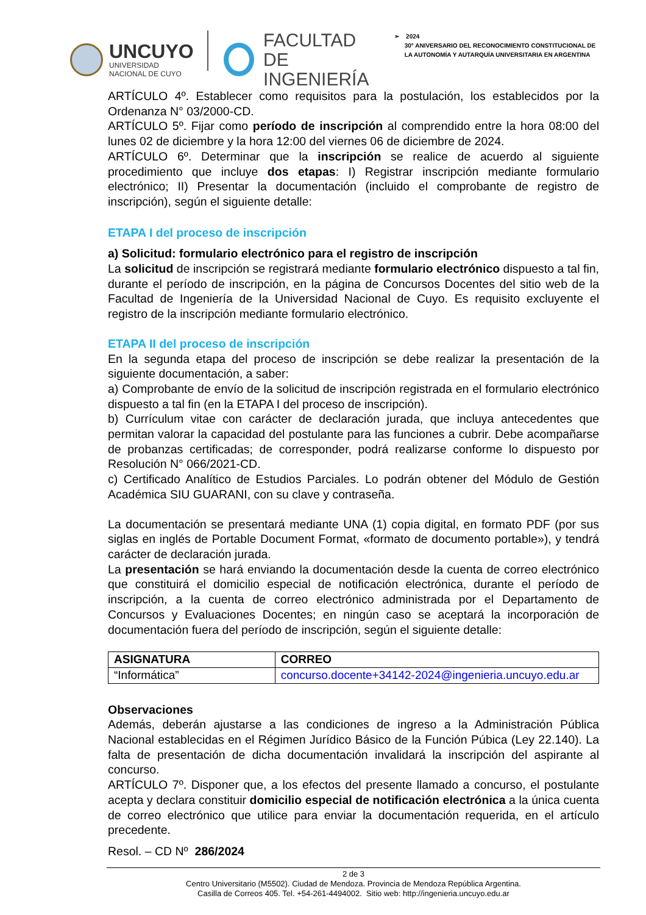UNCUYO
UNIVERSIDAD
NACIONAL DE CUYO
FACULTAD
DE INGENIERÍA
➢ 2024
30° ANIVERSARIO DEL RECONOCIMIENTO CONSTITUCIONAL DE
LA AUTONOMÍA Y AUTARQUÍA UNIVERSITARIA EN ARGENTINA
ARTÍCULO 4º. Establecer como requisitos para la postulación, los establecidos por la Ordenanza N° 03/2000-CD.
ARTÍCULO 5º. Fijar como período de inscripción al comprendido entre la hora 08:00 del lunes 02 de diciembre y la hora 12:00 del viernes 06 de diciembre de 2024.
ARTÍCULO 6º. Determinar que la inscripción se realice de acuerdo al siguiente procedimiento que incluye dos etapas: I) Registrar inscripción mediante formulario electrónico; II) Presentar la documentación (incluido el comprobante de registro de inscripción), según el siguiente detalle:
ETAPA I del proceso de inscripción
a) Solicitud: formulario electrónico para el registro de inscripción
La solicitud de inscripción se registrará mediante formulario electrónico dispuesto a tal fin, durante el período de inscripción, en la página de Concursos Docentes del sitio web de la Facultad de Ingeniería de la Universidad Nacional de Cuyo. Es requisito excluyente el registro de la inscripción mediante formulario electrónico.
ETAPA II del proceso de inscripción
En la segunda etapa del proceso de inscripción se debe realizar la presentación de la siguiente documentación, a saber:
a) Comprobante de envío de la solicitud de inscripción registrada en el formulario electrónico dispuesto a tal fin (en la ETAPA I del proceso de inscripción).
b) Currículum vitae con carácter de declaración jurada, que incluya antecedentes que permitan valorar la capacidad del postulante para las funciones a cubrir. Debe acompañarse de probanzas certificadas; de corresponder, podrá realizarse conforme lo dispuesto por Resolución N° 066/2021-CD.
c) Certificado Analítico de Estudios Parciales. Lo podrán obtener del Módulo de Gestión Académica SIU GUARANI, con su clave y contraseña.
La documentación se presentará mediante UNA (1) copia digital, en formato PDF (por sus siglas en inglés de Portable Document Format, «formato de documento portable»), y tendrá carácter de declaración jurada.
La presentación se hará enviando la documentación desde la cuenta de correo electrónico que constituirá el domicilio especial de notificación electrónica, durante el período de inscripción, a la cuenta de correo electrónico administrada por el Departamento de Concursos y Evaluaciones Docentes; en ningún caso se aceptará la incorporación de documentación fuera del período de inscripción, según el siguiente detalle:
| ASIGNATURA | CORREO |
| --- | --- |
| “Informática” | concurso.docente+34142-2024@ingenieria.uncuyo.edu.ar |
Observaciones
Además, deberán ajustarse a las condiciones de ingreso a la Administración Pública Nacional establecidas en el Régimen Jurídico Básico de la Función Púbica (Ley 22.140). La falta de presentación de dicha documentación invalidará la inscripción del aspirante al concurso.
ARTÍCULO 7º. Disponer que, a los efectos del presente llamado a concurso, el postulante acepta y declara constituir domicilio especial de notificación electrónica a la única cuenta de correo electrónico que utilice para enviar la documentación requerida, en el artículo precedente.
Resol. – CD Nº 286/2024
2 de 3
Centro Universitario (M5502). Ciudad de Mendoza. Provincia de Mendoza República Argentina.
Casilla de Correos 405. Tel. +54-261-4494002. Sitio web: http://ingenieria.uncuyo.edu.ar